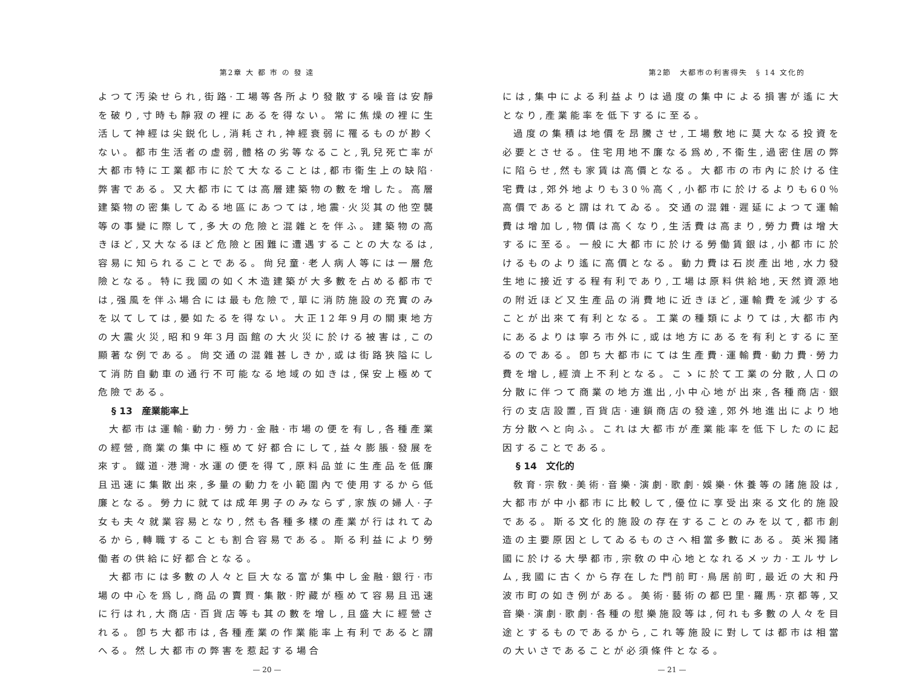第2章 大 都 市 の 發 達
よつて汚染せられ,街路·工場等各所より發散する噪音は安靜を破り,寸時も靜寂の裡にあるを得ない。常に焦燥の裡に生活して神經は尖鋭化し,消耗され,神經衰弱に罹るものが尠くない。都市生活者の虚弱,體格の劣等なること,乳兒死亡率が大都市特に工業都市に於て大なることは,都市衞生上の缺陷·弊害である。又大都市にては高層建築物の數を增した。高層建築物の密集してゐる地區にあつては,地震·火災其の他空襲等の事變に際して,多大の危險と混雜とを伴ふ。建築物の高きほど,又大なるほど危險と困難に遭遇することの大なるは,容易に知られることである。尙兒童·老人病人等には一層危險となる。特に我國の如く木造建築が大多數を占める都市では,强風を伴ふ場合には最も危險で,單に消防施設の充實のみを以てしては,晏如たるを得ない。大正12年9月の關東地方の大震火災,昭和9年3月函館の大火災に於ける被害は,この顯著な例である。尙交通の混雜甚しきか,或は街路狹隘にして消防自動車の通行不可能なる地域の如きは,保安上極めて危險である。
§ 13　産業能率上
大都市は運輸·動力·勞力·金融·市場の便を有し,各種產業の經營,商業の集中に極めて好都合にして,益々膨脹·發展を來す。鐵道·港灣·水運の便を得て,原料品並に生產品を低廉且迅速に集散出來,多量の動力を小範圍內で使用するから低廉となる。勞力に就ては成年男子のみならず,家族の婦人·子女も夫々就業容易となり,然も各種多樣の產業が行はれてゐるから,轉職することも割合容易である。斯る利益により勞働者の供給に好都合となる。
大都市には多數の人々と巨大なる富が集中し金融·銀行·市場の中心を爲し,商品の賣買·集散·貯藏が極めて容易且迅速に行はれ,大商店·百貨店等も其の數を增し,且盛大に經營される。卽ち大都市は,各種產業の作業能率上有利であると謂へる。然し大都市の弊害を惹起する場合
— 20 —
第2節　大都市の利害得失　§ 14 文化的
には,集中による利益よりは過度の集中による損害が遙に大となり,產業能率を低下するに至る。
過度の集積は地價を昂騰させ,工場敷地に莫大なる投資を必要とさせる。住宅用地不廉なる爲め,不衞生,過密住居の弊に陷らせ,然も家賃は高價となる。大都市の市內に於ける住宅費は,郊外地よりも30％高く,小都市に於けるよりも60％高價であると謂はれてゐる。交通の混雜·遲延によつて運輸費は增加し,物價は高くなり,生活費は高まり,勞力費は增大するに至る。一般に大都市に於ける勞働賃銀は,小都市に於けるものより遙に高價となる。動力費は石炭產出地,水力發生地に接近する程有利であり,工場は原料供給地,天然資源地の附近ほど又生產品の消費地に近きほど,運輸費を減少することが出來て有利となる。工業の種類によりては,大都市內にあるよりは寧ろ市外に,或は地方にあるを有利とするに至るのである。卽ち大都市にては生產費·運輸費·動力費·勞力費を增し,經濟上不利となる。こゝに於て工業の分散,人口の分散に伴つて商業の地方進出,小中心地が出來,各種商店·銀行の支店設置,百貨店·連鎖商店の發達,郊外地進出により地方分散へと向ふ。これは大都市が產業能率を低下したのに起因することである。
§ 14　文化的
敎育·宗敎·美術·音樂·演劇·歌劇·娛樂·休養等の諸施設は,大都市が中小都市に比較して,優位に享受出來る文化的施設である。斯る文化的施設の存在することのみを以て,都市創造の主要原因としてゐるものさへ相當多數にある。英米獨諸國に於ける大學都市,宗敎の中心地となれるメッカ·エルサレム,我國に古くから存在した門前町·鳥居前町,最近の大和丹波市町の如き例がある。美術·藝術の都巴里·羅馬·京都等,又音樂·演劇·歌劇·各種の慰樂施設等は,何れも多數の人々を目途とするものであるから,これ等施設に對しては都市は相當の大いさであることが必須條件となる。
— 21 —